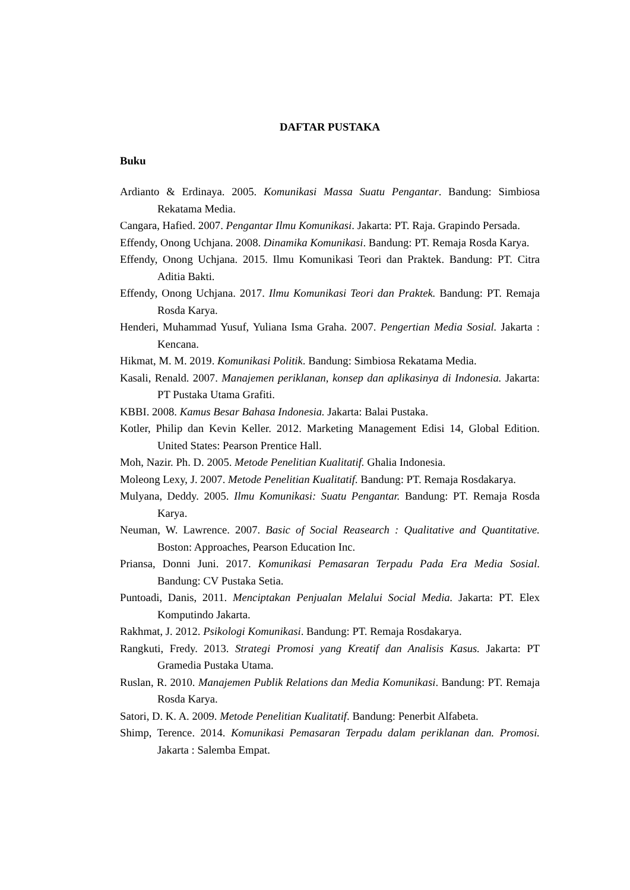DAFTAR PUSTAKA
Buku
Ardianto & Erdinaya. 2005. Komunikasi Massa Suatu Pengantar. Bandung: Simbiosa Rekatama Media.
Cangara, Hafied. 2007. Pengantar Ilmu Komunikasi. Jakarta: PT. Raja. Grapindo Persada.
Effendy, Onong Uchjana. 2008. Dinamika Komunikasi. Bandung: PT. Remaja Rosda Karya.
Effendy, Onong Uchjana. 2015. Ilmu Komunikasi Teori dan Praktek. Bandung: PT. Citra Aditia Bakti.
Effendy, Onong Uchjana. 2017. Ilmu Komunikasi Teori dan Praktek. Bandung: PT. Remaja Rosda Karya.
Henderi, Muhammad Yusuf, Yuliana Isma Graha. 2007. Pengertian Media Sosial. Jakarta : Kencana.
Hikmat, M. M. 2019. Komunikasi Politik. Bandung: Simbiosa Rekatama Media.
Kasali, Renald. 2007. Manajemen periklanan, konsep dan aplikasinya di Indonesia. Jakarta: PT Pustaka Utama Grafiti.
KBBI. 2008. Kamus Besar Bahasa Indonesia. Jakarta: Balai Pustaka.
Kotler, Philip dan Kevin Keller. 2012. Marketing Management Edisi 14, Global Edition. United States: Pearson Prentice Hall.
Moh, Nazir. Ph. D. 2005. Metode Penelitian Kualitatif. Ghalia Indonesia.
Moleong Lexy, J. 2007. Metode Penelitian Kualitatif. Bandung: PT. Remaja Rosdakarya.
Mulyana, Deddy. 2005. Ilmu Komunikasi: Suatu Pengantar. Bandung: PT. Remaja Rosda Karya.
Neuman, W. Lawrence. 2007. Basic of Social Reasearch : Qualitative and Quantitative. Boston: Approaches, Pearson Education Inc.
Priansa, Donni Juni. 2017. Komunikasi Pemasaran Terpadu Pada Era Media Sosial. Bandung: CV Pustaka Setia.
Puntoadi, Danis, 2011. Menciptakan Penjualan Melalui Social Media. Jakarta: PT. Elex Komputindo Jakarta.
Rakhmat, J. 2012. Psikologi Komunikasi. Bandung: PT. Remaja Rosdakarya.
Rangkuti, Fredy. 2013. Strategi Promosi yang Kreatif dan Analisis Kasus. Jakarta: PT Gramedia Pustaka Utama.
Ruslan, R. 2010. Manajemen Publik Relations dan Media Komunikasi. Bandung: PT. Remaja Rosda Karya.
Satori, D. K. A. 2009. Metode Penelitian Kualitatif. Bandung: Penerbit Alfabeta.
Shimp, Terence. 2014. Komunikasi Pemasaran Terpadu dalam periklanan dan. Promosi. Jakarta : Salemba Empat.